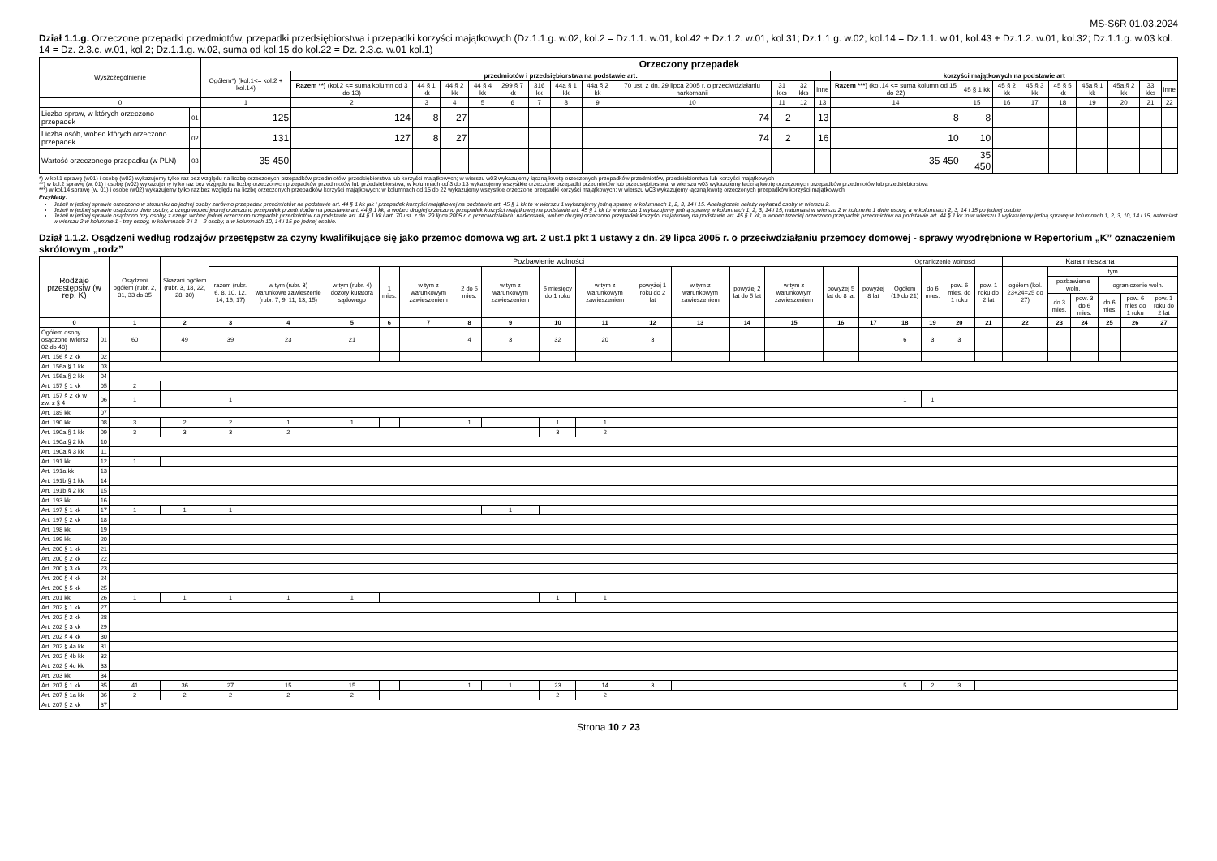MS-S6R 01.03.2024
Dział 1.1.g. Orzeczone przepadki przedmiotów, przepadki przedsiębiorstwa i przepadki korzyści majątkowych (Dz.1.1.g. w.02, kol.2 = Dz.1.1. w.01, kol.42 + Dz.1.2. w.01, kol.31; Dz.1.1.g. w.02, kol.14 = Dz.1.1. w.01, kol.43 + Dz.1.2. w.01, kol.32; Dz.1.1.g. w.03 kol. 14 = Dz. 2.3.c. w.01, kol.2; Dz.1.1.g. w.02, suma od kol.15 do kol.22 = Dz. 2.3.c. w.01 kol.1)
| Wyszczególnienie | | Orzeczony przepadek | | | | | | | | | | | | | | | | | | | | | |
| --- | --- | --- | --- | --- | --- | --- | --- | --- | --- | --- | --- | --- | --- | --- | --- | --- | --- | --- | --- | --- | --- | --- | --- |
| | | Ogółem*) (kol.1<= kol.2 + kol.14) | przedmiotów i przedsiębiorstwa na podstawie art: | | | | | | | | | | | | korzyści majątkowych na podstawie art | | | | | | | | |
| | | | Razem **) (kol.2 <= suma kolumn od 3 do 13) | 44 § 1 kk | 44 § 2 kk | 44 § 4 kk | 299 § 7 kk | 316 kk | 44a § 1 kk | 44a § 2 kk | 70 ust. z dn. 29 lipca 2005 r. o przeciwdziałaniu narkomanii | 31 kks | 32 kks | inne | Razem ***) (kol.14 <= suma kolumn od 15 do 22) | 45 § 1 kk | 45 § 2 kk | 45 § 3 kk | 45 § 5 kk | 45a § 1 kk | 45a § 2 kk | 33 kks | inne |
| 0 | | 1 | 2 | 3 | 4 | 5 | 6 | 7 | 8 | 9 | 10 | 11 | 12 | 13 | 14 | 15 | 16 | 17 | 18 | 19 | 20 | 21 | 22 |
| Liczba spraw, w których orzeczono przepadek | 01 | 125 | 124 | 8 | 27 | | | | | | 74 | 2 | | 13 | 8 | 8 | | | | | | | |
| Liczba osób, wobec których orzeczono przepadek | 02 | 131 | 127 | 8 | 27 | | | | | | 74 | 2 | | 16 | 10 | 10 | | | | | | | |
| Wartość orzeczonego przepadku (w PLN) | 03 | 35 450 | | | | | | | | | | | | | 35 450 | 35 450 | | | | | | | |
*) w kol.1 sprawę (w01) i osobę (w02) wykazujemy tylko raz bez względu na liczbę orzeczonych przepadków przedmiotów, przedsiębiorstwa lub korzyści majątkowych; w wierszu w03 wykazujemy łączną kwotę orzeczonych przepadków przedmiotów, przedsiębiorstwa lub korzyści majątkowych
**) w kol.2 sprawę (w. 01) i osobę (w02) wykazujemy tylko raz bez względu na liczbę orzeczonych przepadków przedmiotów lub przedsiębiorstwa; w kolumnach od 3 do 13 wykazujemy wszystkie orzeczone przepadki przedmiotów lub przedsiębiorstwa; w wierszu w03 wykazujemy łączną kwotę orzeczonych przepadków przedmiotów lub przedsiębiorstwa
***) w kol.14 sprawę (w. 01) i osobę (w02) wykazujemy tylko raz bez względu na liczbę orzeczonych przepadków korzyści majątkowych; w kolumnach od 15 do 22 wykazujemy wszystkie orzeczone przepadki korzyści majątkowych; w wierszu w03 wykazujemy łączną kwotę orzeczonych przepadków korzyści majątkowych
Przykłady:
Jeżeli w jednej sprawie orzeczono w stosunku do jednej osoby zarówno przepadek przedmiotów na podstawie art. 44 § 1 kk jak i przepadek korzyści majątkowej na podstawie art. 45 § 1 kk to w wierszu 1 wykazujemy jedną sprawę w kolumnach 1, 2, 3, 14 i 15. Analogicznie należy wykazać osoby w wierszu 2.
Jeżeli w jednej sprawie osądzono dwie osoby, z czego wobec jednej orzeczono przepadek przedmiotów na podstawie art. 44 § 1 kk, a wobec drugiej orzeczono przepadek korzyści majątkowej na podstawie art. 45 § 1 kk to w wierszu 1 wykazujemy jedną sprawę w kolumnach 1, 2, 3, 14 i 15, natomiast w wierszu 2 w kolumnie 1 dwie osoby, a w kolumnach 2, 3, 14 i 15 po jednej osobie.
Jeżeli w jednej sprawie osądzono trzy osoby, z czego wobec jednej orzeczono przepadek przedmiotów na podstawie art. 44 § 1 kk i art. 70 ust. z dn. 29 lipca 2005 r. o przeciwdziałaniu narkomanii, wobec drugiej orzeczono przepadek korzyści majątkowej na podstawie art. 45 § 1 kk, a wobec trzeciej orzeczono przepadek przedmiotów na podstawie art. 44 § 1 kk to w wierszu 1 wykazujemy jedną sprawę w kolumnach 1, 2, 3, 10, 14 i 15, natomiast w wierszu 2 w kolumnie 1 - trzy osoby, w kolumnach 2 i 3 – 2 osoby, a w kolumnach 10, 14 i 15 po jednej osobie.
Dział 1.1.2. Osądzeni według rodzajów przestępstw za czyny kwalifikujące się jako przemoc domowa wg art. 2 ust.1 pkt 1 ustawy z dn. 29 lipca 2005 r. o przeciwdziałaniu przemocy domowej - sprawy wyodrębnione w Repertorium „K” oznaczeniem skrótowym „rodz”
| Rodzaje przestępstw (w rep. K) | | Osądzeni ogółem (rubr. 2, 31, 33 do 35 | Skazani ogółem (rubr. 3, 18, 22, 28, 30) | Pozbawienie wolności | | | | | | | | | | | | | | | Ograniczenie wolności | | | | Kara mieszana | | | | | |
| --- | --- | --- | --- | --- | --- | --- | --- | --- | --- | --- | --- | --- | --- | --- | --- | --- | --- | --- | --- | --- | --- | --- | --- | --- | --- | --- | --- | --- |
| | | | | razem (rubr. 6, 8, 10, 12, 14, 16, 17) | w tym (rubr. 3) warunkowe zawieszenie (rubr. 7, 9, 11, 13, 15) | w tym (rubr. 4) dozory kuratora sądowego | 1 mies. | w tym z warunkowym zawieszeniem | 2 do 5 mies. | w tym z warunkowym zawieszeniem | 6 miesięcy do 1 roku | w tym z warunkowym zawieszeniem | powyżej 1 roku do 2 lat | w tym z warunkowym zawieszeniem | powyżej 2 lat do 5 lat | w tym z warunkowym zawieszeniem | powyżej 5 lat do 8 lat | powyżej 8 lat | Ogółem (19 do 21) | do 6 mies. | pow. 6 mies. do 1 roku | pow. 1 roku do 2 lat | ogółem (kol. 23+24=25 do 27) | tym | | | | |
| | | | | | | | | | | | | | | | | | | | | | | | | pozbawienie woln. | | ograniczenie woln. | | |
| | | | | | | | | | | | | | | | | | | | | | | | | do 3 mies. | pow. 3 do 6 mies. | do 6 mies. | pow. 6 mies do 1 roku | pow. 1 roku do 2 lat |
| 0 | | 1 | 2 | 3 | 4 | 5 | 6 | 7 | 8 | 9 | 10 | 11 | 12 | 13 | 14 | 15 | 16 | 17 | 18 | 19 | 20 | 21 | 22 | 23 | 24 | 25 | 26 | 27 |
| Ogółem osoby osądzone (wiersz 02 do 48) | 01 | 60 | 49 | 39 | 23 | 21 | | | 4 | 3 | 32 | 20 | 3 | | | | | | 6 | 3 | 3 | | | | | | | |
| Art. 156 § 2 kk | 02 | | | | | | | | | | | | | | | | | | | | | | | | | | | |
| Art. 156a § 1 kk | 03 | | | | | | | | | | | | | | | | | | | | | | | | | | | |
| Art. 156a § 2 kk | 04 | | | | | | | | | | | | | | | | | | | | | | | | | | | |
| Art. 157 § 1 kk | 05 | 2 | | | | | | | | | | | | | | | | | | | | | | | | | | |
| Art. 157 § 2 kk w zw. z § 4 | 06 | 1 | | 1 | | | | | | | | | | | | | | | 1 | 1 | | | | | | | | |
| Art. 189 kk | 07 | | | | | | | | | | | | | | | | | | | | | | | | | | | |
| Art. 190 kk | 08 | 3 | 2 | 2 | 1 | 1 | | | 1 | | 1 | 1 | | | | | | | | | | | | | | | | |
| Art. 190a § 1 kk | 09 | 3 | 3 | 3 | 2 | | | | | | 3 | 2 | | | | | | | | | | | | | | | | |
| Art. 190a § 2 kk | 10 | | | | | | | | | | | | | | | | | | | | | | | | | | | |
| Art. 190a § 3 kk | 11 | | | | | | | | | | | | | | | | | | | | | | | | | | | |
| Art. 191 kk | 12 | 1 | | | | | | | | | | | | | | | | | | | | | | | | | | |
| Art. 191a kk | 13 | | | | | | | | | | | | | | | | | | | | | | | | | | | |
| Art. 191b § 1 kk | 14 | | | | | | | | | | | | | | | | | | | | | | | | | | | |
| Art. 191b § 2 kk | 15 | | | | | | | | | | | | | | | | | | | | | | | | | | | |
| Art. 193 kk | 16 | | | | | | | | | | | | | | | | | | | | | | | | | | | |
| Art. 197 § 1 kk | 17 | 1 | 1 | 1 | | | | | | 1 | | | | | | | | | | | | | | | | | | |
| Art. 197 § 2 kk | 18 | | | | | | | | | | | | | | | | | | | | | | | | | | | |
| Art. 198 kk | 19 | | | | | | | | | | | | | | | | | | | | | | | | | | | |
| Art. 199 kk | 20 | | | | | | | | | | | | | | | | | | | | | | | | | | | |
| Art. 200 § 1 kk | 21 | | | | | | | | | | | | | | | | | | | | | | | | | | | |
| Art. 200 § 2 kk | 22 | | | | | | | | | | | | | | | | | | | | | | | | | | | |
| Art. 200 § 3 kk | 23 | | | | | | | | | | | | | | | | | | | | | | | | | | | |
| Art. 200 § 4 kk | 24 | | | | | | | | | | | | | | | | | | | | | | | | | | | |
| Art. 200 § 5 kk | 25 | | | | | | | | | | | | | | | | | | | | | | | | | | | |
| Art. 201 kk | 26 | 1 | 1 | 1 | 1 | 1 | | | | | 1 | 1 | | | | | | | | | | | | | | | | |
| Art. 202 § 1 kk | 27 | | | | | | | | | | | | | | | | | | | | | | | | | | | |
| Art. 202 § 2 kk | 28 | | | | | | | | | | | | | | | | | | | | | | | | | | | |
| Art. 202 § 3 kk | 29 | | | | | | | | | | | | | | | | | | | | | | | | | | | |
| Art. 202 § 4 kk | 30 | | | | | | | | | | | | | | | | | | | | | | | | | | | |
| Art. 202 § 4a kk | 31 | | | | | | | | | | | | | | | | | | | | | | | | | | | |
| Art. 202 § 4b kk | 32 | | | | | | | | | | | | | | | | | | | | | | | | | | | |
| Art. 202 § 4c kk | 33 | | | | | | | | | | | | | | | | | | | | | | | | | | | |
| Art. 203 kk | 34 | | | | | | | | | | | | | | | | | | | | | | | | | | | |
| Art. 207 § 1 kk | 35 | 41 | 36 | 27 | 15 | 15 | | | 1 | 1 | 23 | 14 | 3 | | | | | | 5 | 2 | 3 | | | | | | | |
| Art. 207 § 1a kk | 36 | 2 | 2 | 2 | 2 | 2 | | | | | 2 | 2 | | | | | | | | | | | | | | | | |
| Art. 207 § 2 kk | 37 | | | | | | | | | | | | | | | | | | | | | | | | | | | |
Strona 10 z 23